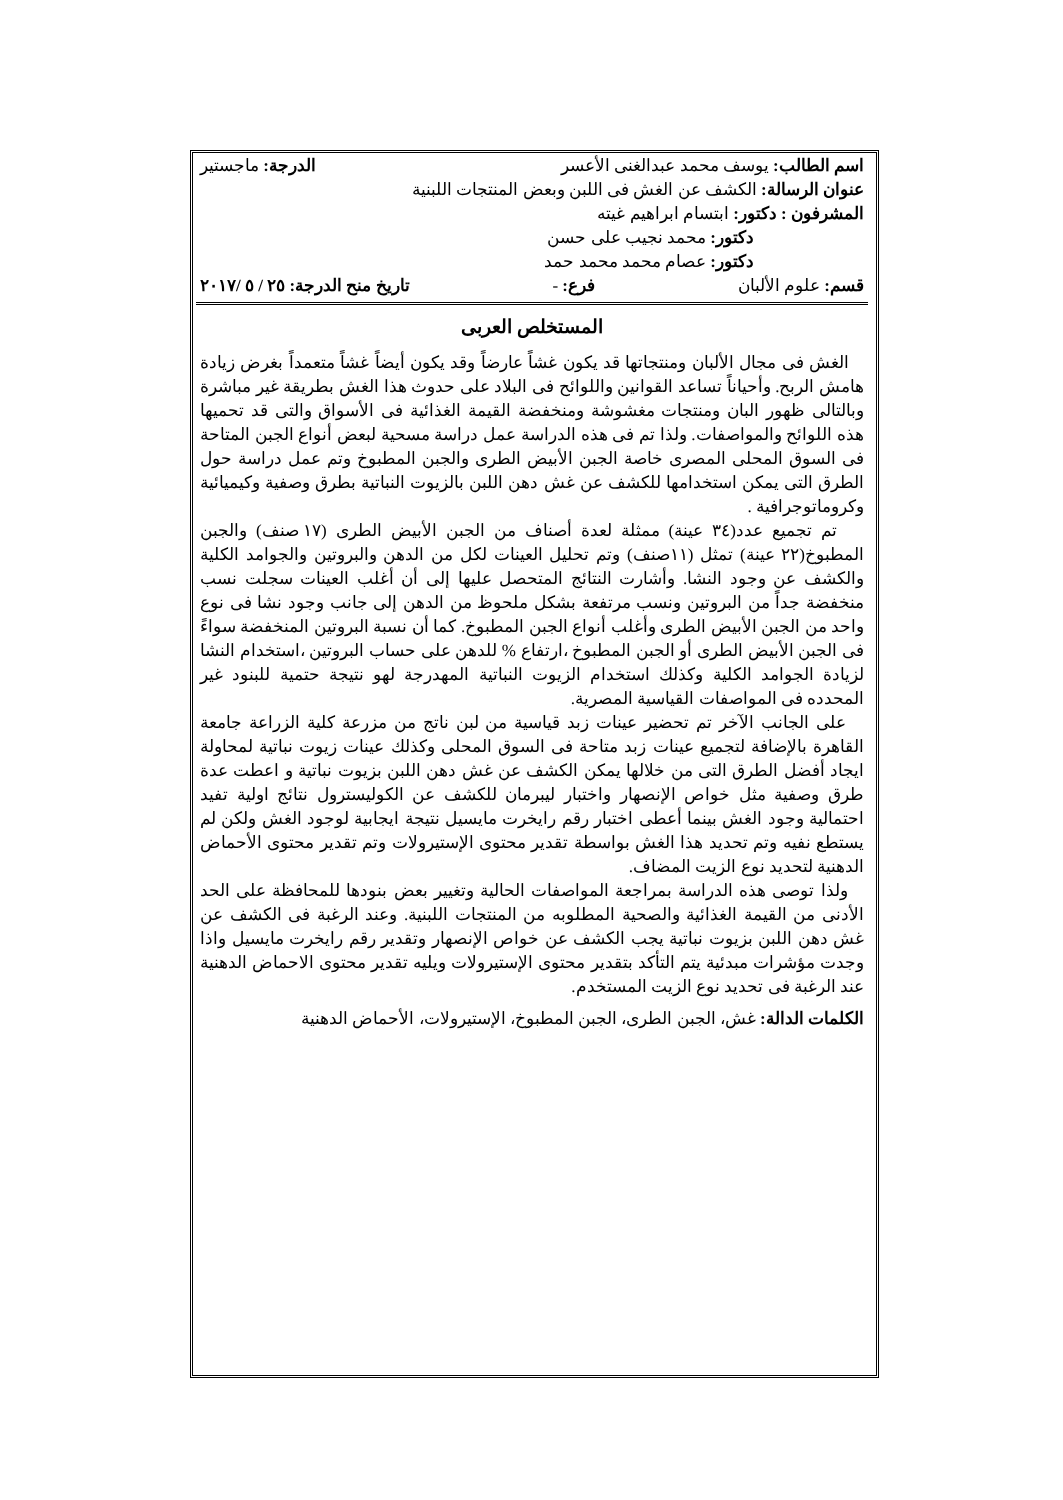اسم الطالب: يوسف محمد عبدالغنى الأعسر الدرجة: ماجستير
عنوان الرسالة: الكشف عن الغش فى اللبن وبعض المنتجات اللبنية
المشرفون : دكتور: ابتسام ابراهيم غيته
دكتور: محمد نجيب على حسن
دكتور: عصام محمد محمد حمد
قسم: علوم الألبان فرع: - تاريخ منح الدرجة: ٢٥ / ٥ /٢٠١٧
المستخلص العربى
الغش فى مجال الألبان ومنتجاتها قد يكون غشاً عارضاً وقد يكون أيضاً غشاً متعمداً بغرض زيادة هامش الربح. وأحياناً تساعد القوانين واللوائح فى البلاد على حدوث هذا الغش بطريقة غير مباشرة وبالتالى ظهور البان ومنتجات مغشوشة ومنخفضة القيمة الغذائية فى الأسواق والتى قد تحميها هذه اللوائح والمواصفات. ولذا تم فى هذه الدراسة عمل دراسة مسحية لبعض أنواع الجبن المتاحة فى السوق المحلى المصرى خاصة الجبن الأبيض الطرى والجبن المطبوخ وتم عمل دراسة حول الطرق التى يمكن استخدامها للكشف عن غش دهن اللبن بالزيوت النباتية بطرق وصفية وكيميائية وكروماتوجرافية .
تم تجميع عدد(٣٤ عينة) ممثلة لعدة أصناف من الجبن الأبيض الطرى (١٧ صنف) والجبن المطبوخ(٢٢ عينة) تمثل (١١صنف) وتم تحليل العينات لكل من الدهن والبروتين والجوامد الكلية والكشف عن وجود النشا. وأشارت النتائج المتحصل عليها إلى أن أغلب العينات سجلت نسب منخفضة جداً من البروتين ونسب مرتفعة بشكل ملحوظ من الدهن إلى جانب وجود نشا فى نوع واحد من الجبن الأبيض الطرى وأغلب أنواع الجبن المطبوخ. كما أن نسبة البروتين المنخفضة سواءً فى الجبن الأبيض الطرى أو الجبن المطبوخ ،ارتفاع % للدهن على حساب البروتين ،استخدام النشا لزيادة الجوامد الكلية وكذلك استخدام الزيوت النباتية المهدرجة لهو نتيجة حتمية للبنود غير المحدده فى المواصفات القياسية المصرية.
على الجانب الآخر تم تحضير عينات زبد قياسية من لبن ناتج من مزرعة كلية الزراعة جامعة القاهرة بالإضافة لتجميع عينات زبد متاحة فى السوق المحلى وكذلك عينات زيوت نباتية لمحاولة ايجاد أفضل الطرق التى من خلالها يمكن الكشف عن غش دهن اللبن بزيوت نباتية و اعطت عدة طرق وصفية مثل خواص الإنصهار واختبار ليبرمان للكشف عن الكوليسترول نتائج اولية تفيد احتمالية وجود الغش بينما أعطى اختبار رقم رايخرت مايسيل نتيجة ايجابية لوجود الغش ولكن لم يستطع نفيه وتم تحديد هذا الغش بواسطة تقدير محتوى الإستيرولات وتم تقدير محتوى الأحماض الدهنية لتحديد نوع الزيت المضاف.
ولذا توصى هذه الدراسة بمراجعة المواصفات الحالية وتغيير بعض بنودها للمحافظة على الحد الأدنى من القيمة الغذائية والصحية المطلوبه من المنتجات اللبنية. وعند الرغبة فى الكشف عن غش دهن اللبن بزيوت نباتية يجب الكشف عن خواص الإنصهار وتقدير رقم رايخرت مايسيل واذا وجدت مؤشرات مبدئية يتم التأكد بتقدير محتوى الإستيرولات ويليه تقدير محتوى الاحماض الدهنية عند الرغبة فى تحديد نوع الزيت المستخدم.
الكلمات الدالة: غش، الجبن الطرى، الجبن المطبوخ، الإستيرولات، الأحماض الدهنية